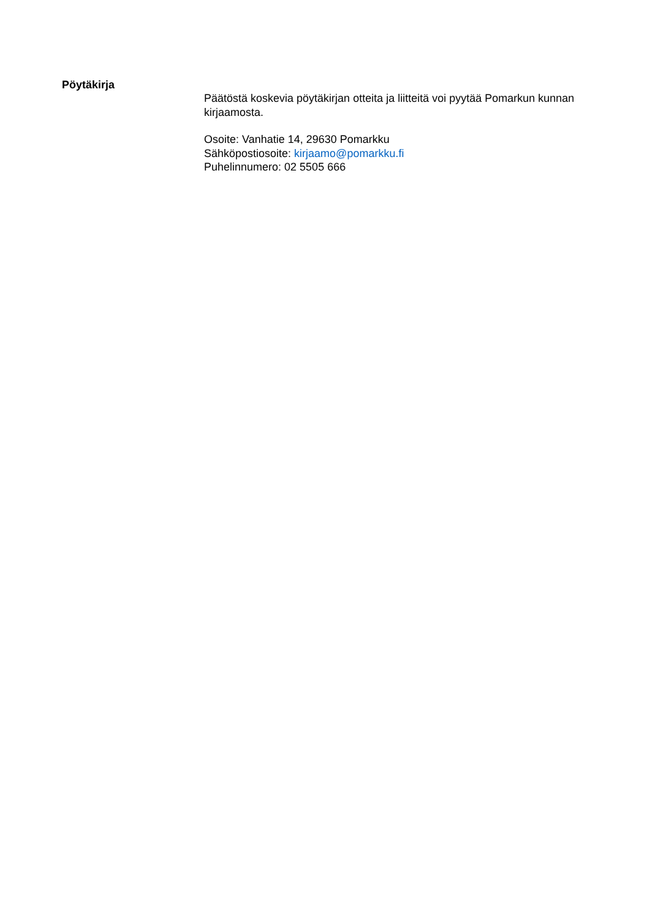Pöytäkirja
Päätöstä koskevia pöytäkirjan otteita ja liitteitä voi pyytää Pomarkun kunnan kirjaamosta.
Osoite: Vanhatie 14, 29630 Pomarkku
Sähköpostiosoite: kirjaamo@pomarkku.fi
Puhelinnumero: 02 5505 666